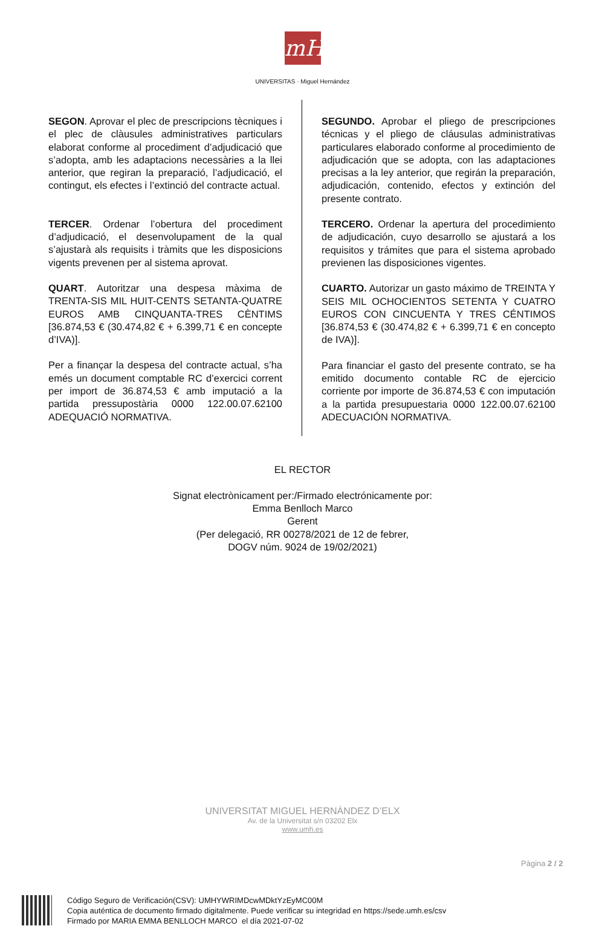mH
UNIVERSITAS · Miguel Hernández
SEGON. Aprovar el plec de prescripcions tècniques i el plec de clàusules administratives particulars elaborat conforme al procediment d’adjudicació que s’adopta, amb les adaptacions necessàries a la llei anterior, que regiran la preparació, l’adjudicació, el contingut, els efectes i l’extinció del contracte actual.
TERCER. Ordenar l’obertura del procediment d’adjudicació, el desenvolupament de la qual s’ajustarà als requisits i tràmits que les disposicions vigents prevenen per al sistema aprovat.
QUART. Autoritzar una despesa màxima de TRENTA-SIS MIL HUIT-CENTS SETANTA-QUATRE EUROS AMB CINQUANTA-TRES CÈNTIMS [36.874,53 € (30.474,82 € + 6.399,71 € en concepte d’IVA)].
Per a finançar la despesa del contracte actual, s’ha emés un document comptable RC d’exercici corrent per import de 36.874,53 € amb imputació a la partida pressupostària 0000 122.00.07.62100 ADEQUACIÓ NORMATIVA.
SEGUNDO. Aprobar el pliego de prescripciones técnicas y el pliego de cláusulas administrativas particulares elaborado conforme al procedimiento de adjudicación que se adopta, con las adaptaciones precisas a la ley anterior, que regirán la preparación, adjudicación, contenido, efectos y extinción del presente contrato.
TERCERO. Ordenar la apertura del procedimiento de adjudicación, cuyo desarrollo se ajustará a los requisitos y trámites que para el sistema aprobado previenen las disposiciones vigentes.
CUARTO. Autorizar un gasto máximo de TREINTA Y SEIS MIL OCHOCIENTOS SETENTA Y CUATRO EUROS CON CINCUENTA Y TRES CÉNTIMOS [36.874,53 € (30.474,82 € + 6.399,71 € en concepto de IVA)].
Para financiar el gasto del presente contrato, se ha emitido documento contable RC de ejercicio corriente por importe de 36.874,53 € con imputación a la partida presupuestaria 0000 122.00.07.62100 ADECUACIÓN NORMATIVA.
EL RECTOR
Signat electrònicament per:/Firmado electrónicamente por:
Emma Benlloch Marco
Gerent
(Per delegació, RR 00278/2021 de 12 de febrer,
DOGV núm. 9024 de 19/02/2021)
UNIVERSITAT MIGUEL HERNÁNDEZ D’ELX
Av. de la Universitat s/n 03202 Elx
www.umh.es
Pàgina 2 / 2
Código Seguro de Verificación(CSV): UMHYWRIMDcwMDktYzEyMC00M
Copia auténtica de documento firmado digitalmente. Puede verificar su integridad en https://sede.umh.es/csv
Firmado por MARIA EMMA BENLLOCH MARCO el día 2021-07-02